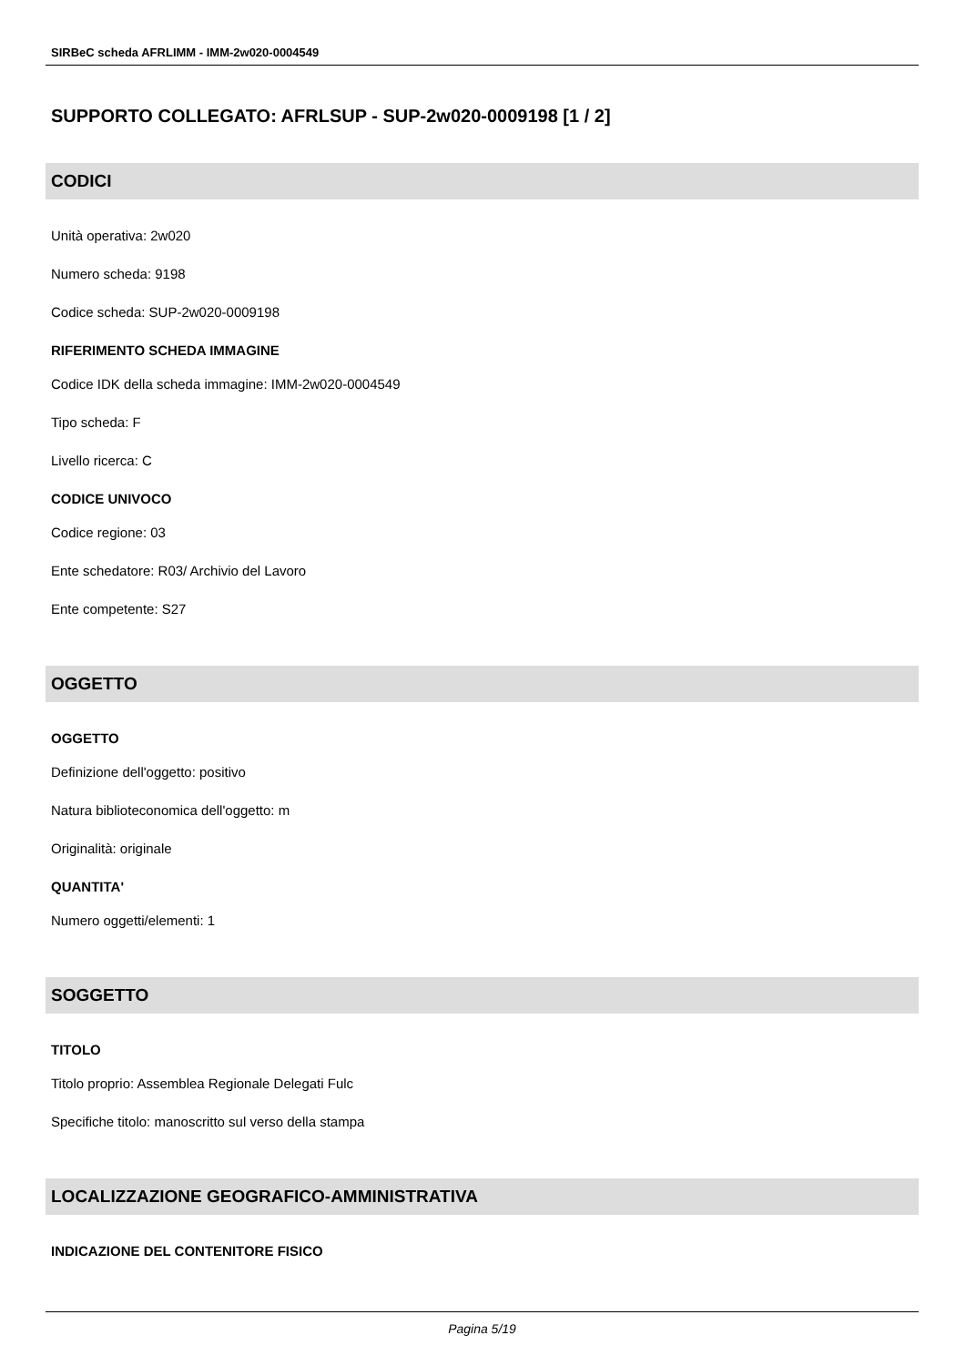SIRBeC scheda AFRLIMM - IMM-2w020-0004549
SUPPORTO COLLEGATO: AFRLSUP - SUP-2w020-0009198 [1 / 2]
CODICI
Unità operativa: 2w020
Numero scheda: 9198
Codice scheda: SUP-2w020-0009198
RIFERIMENTO SCHEDA IMMAGINE
Codice IDK della scheda immagine: IMM-2w020-0004549
Tipo scheda: F
Livello ricerca: C
CODICE UNIVOCO
Codice regione: 03
Ente schedatore: R03/ Archivio del Lavoro
Ente competente: S27
OGGETTO
OGGETTO
Definizione dell'oggetto: positivo
Natura biblioteconomica dell'oggetto: m
Originalità: originale
QUANTITA'
Numero oggetti/elementi: 1
SOGGETTO
TITOLO
Titolo proprio: Assemblea Regionale Delegati Fulc
Specifiche titolo: manoscritto sul verso della stampa
LOCALIZZAZIONE GEOGRAFICO-AMMINISTRATIVA
INDICAZIONE DEL CONTENITORE FISICO
Pagina 5/19